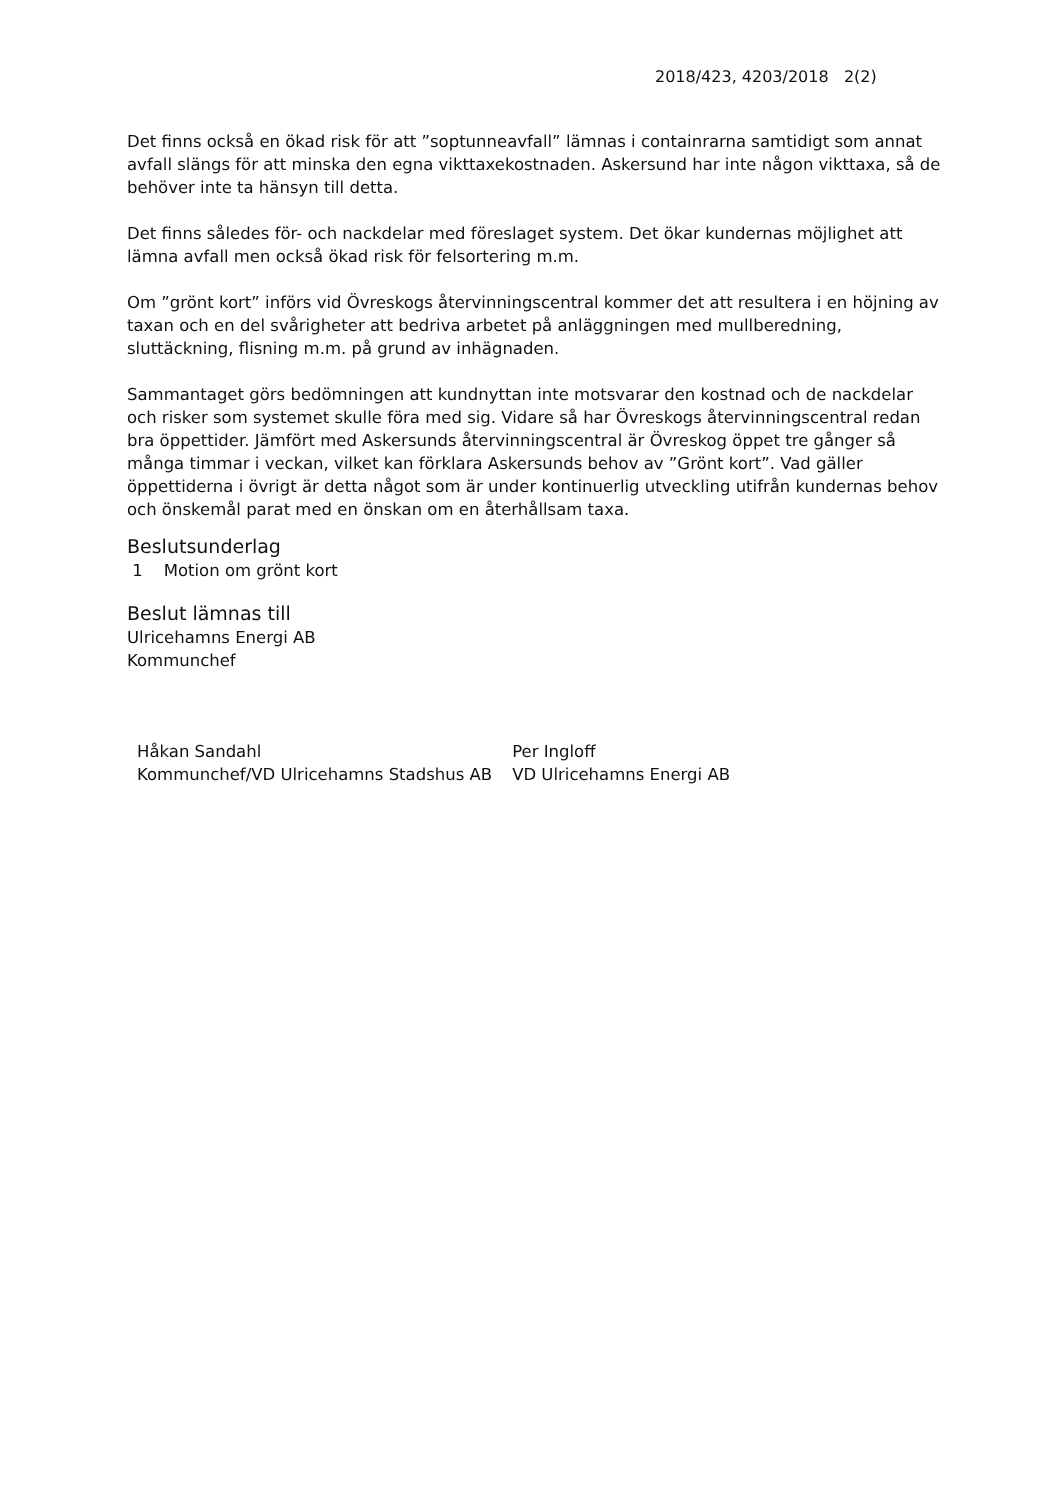2018/423, 4203/2018 2(2)
Det finns också en ökad risk för att ”soptunneavfall” lämnas i containrarna samtidigt som annat avfall slängs för att minska den egna vikttaxekostnaden. Askersund har inte någon vikttaxa, så de behöver inte ta hänsyn till detta.
Det finns således för- och nackdelar med föreslaget system. Det ökar kundernas möjlighet att lämna avfall men också ökad risk för felsortering m.m.
Om ”grönt kort” införs vid Övreskogs återvinningscentral kommer det att resultera i en höjning av taxan och en del svårigheter att bedriva arbetet på anläggningen med mullberedning, sluttäckning, flisning m.m. på grund av inhägnaden.
Sammantaget görs bedömningen att kundnyttan inte motsvarar den kostnad och de nackdelar och risker som systemet skulle föra med sig. Vidare så har Övreskogs återvinningscentral redan bra öppettider. Jämfört med Askersunds återvinningscentral är Övreskog öppet tre gånger så många timmar i veckan, vilket kan förklara Askersunds behov av ”Grönt kort”. Vad gäller öppettiderna i övrigt är detta något som är under kontinuerlig utveckling utifrån kundernas behov och önskemål parat med en önskan om en återhållsam taxa.
Beslutsunderlag
1 Motion om grönt kort
Beslut lämnas till
Ulricehamns Energi AB
Kommunchef
Håkan Sandahl
Kommunchef/VD Ulricehamns Stadshus AB
Per Ingloff
VD Ulricehamns Energi AB